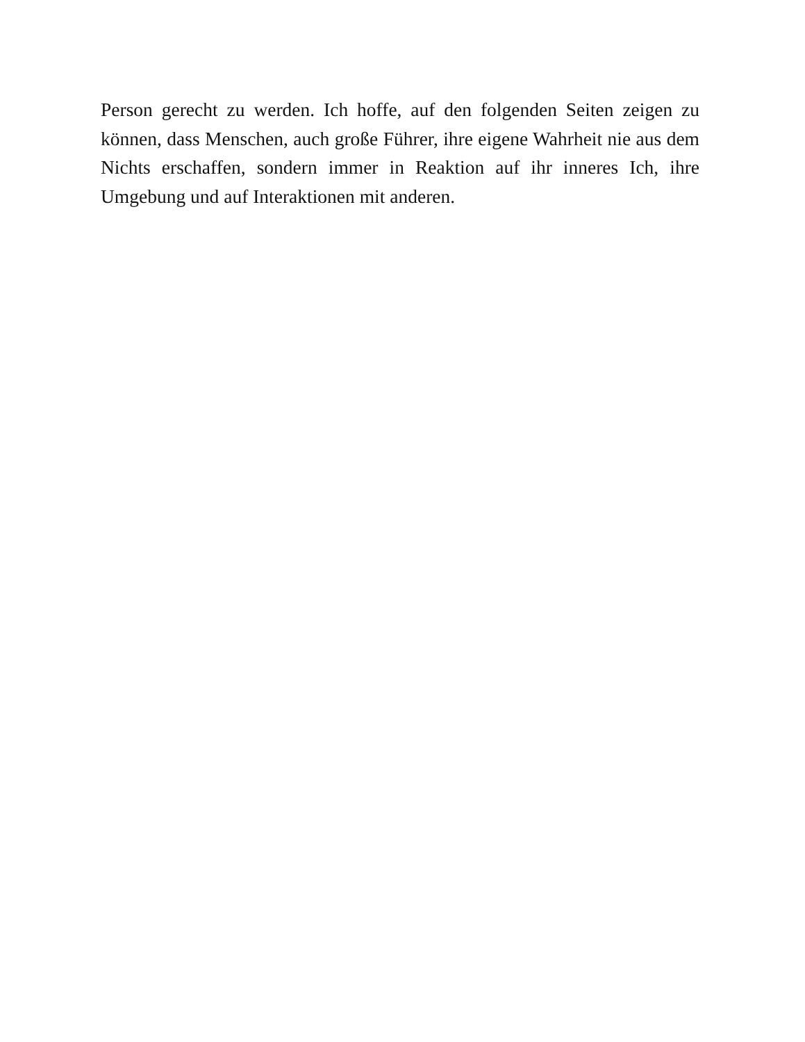Person gerecht zu werden. Ich hoffe, auf den folgenden Seiten zeigen zu können, dass Menschen, auch große Führer, ihre eigene Wahrheit nie aus dem Nichts erschaffen, sondern immer in Reaktion auf ihr inneres Ich, ihre Umgebung und auf Interaktionen mit anderen.